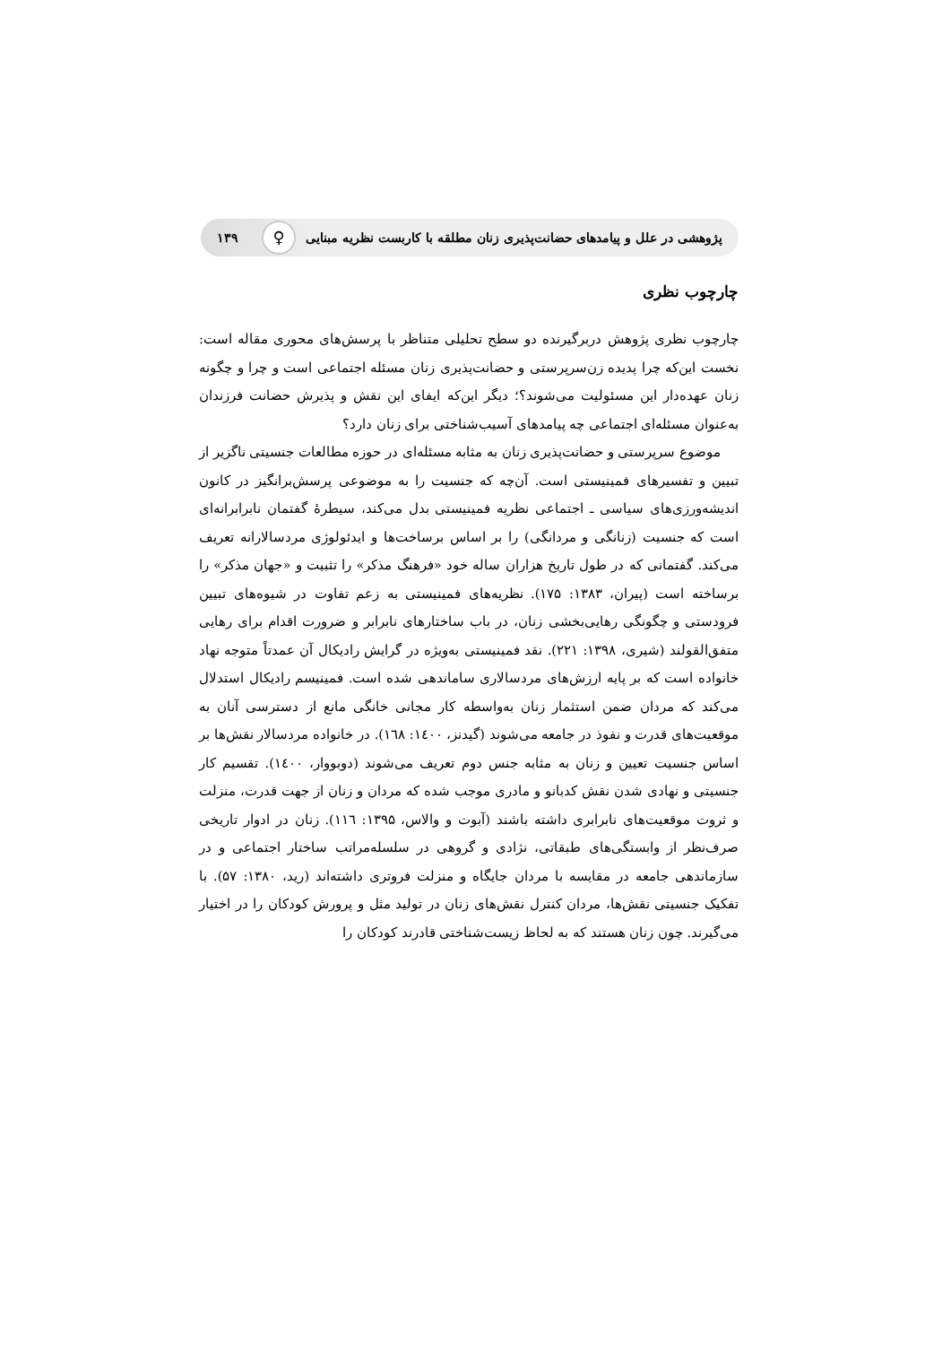پژوهشی در علل و پیامدهای حضانت‌پذیری زنان مطلقه با کاربست نظریه مبنایی ♀ ۱۳۹
چارچوب نظری
چارچوب نظری پژوهش دربرگیرنده دو سطح تحلیلی متناظر با پرسش‌های محوری مقاله است: نخست این‌که چرا پدیده زن‌سرپرستی و حضانت‌پذیری زنان مسئله اجتماعی است و چرا و چگونه زنان عهده‌دار این مسئولیت می‌شوند؟؛ دیگر این‌که ایفای این نقش و پذیرش حضانت فرزندان به‌عنوان مسئله‌ای اجتماعی چه پیامدهای آسیب‌شناختی برای زنان دارد؟
موضوع سرپرستی و حضانت‌پذیری زنان به مثابه مسئله‌ای در حوزه مطالعات جنسیتی ناگزیر از تبیین و تفسیرهای فمینیستی است. آن‌چه که جنسیت را به موضوعی پرسش‌برانگیز در کانون اندیشه‌ورزی‌های سیاسی ـ اجتماعی نظریه فمینیستی بدل می‌کند، سیطرهٔ گفتمان نابرابرانه‌ای است که جنسیت (زنانگی و مردانگی) را بر اساس برساخت‌ها و ایدئولوژی مردسالارانه تعریف می‌کند. گفتمانی که در طول تاریخ هزاران ساله خود «فرهنگ مذکر» را تثبیت و «جهان مذکر» را برساخته است (پیران، ۱۳۸۳: ۱۷۵). نظریه‌های فمینیستی به زعم تفاوت در شیوه‌های تبیین فرودستی و چگونگی رهایی‌بخشی زنان، در باب ساختارهای نابرابر و ضرورت اقدام برای رهایی متفق‌القولند (شیری، ۱۳۹۸: ۲۲۱). نقد فمینیستی به‌ویژه در گرایش رادیکال آن عمدتاً متوجه نهاد خانواده است که بر پایه ارزش‌های مردسالاری ساماندهی شده است. فمینیسم رادیکال استدلال می‌کند که مردان ضمن استثمار زنان به‌واسطه کار مجانی خانگی مانع از دسترسی آنان به موقعیت‌های قدرت و نفوذ در جامعه می‌شوند (گیدنز، ۱٤۰۰: ۱٦۸). در خانواده مردسالار نقش‌ها بر اساس جنسیت تعیین و زنان به مثابه جنس دوم تعریف می‌شوند (دوبووار، ۱٤۰۰). تقسیم کار جنسیتی و نهادی شدن نقش کدبانو و مادری موجب شده که مردان و زنان از جهت قدرت، منزلت و ثروت موقعیت‌های نابرابری داشته باشند (آبوت و والاس، ۱۳۹۵: ۱۱٦). زنان در ادوار تاریخی صرف‌نظر از وابستگی‌های طبقاتی، نژادی و گروهی در سلسله‌مراتب ساختار اجتماعی و در سازماندهی جامعه در مقایسه با مردان جایگاه و منزلت فروتری داشته‌اند (رید، ۱۳۸۰: ۵۷). با تفکیک جنسیتی نقش‌ها، مردان کنترل نقش‌های زنان در تولید مثل و پرورش کودکان را در اختیار می‌گیرند. چون زنان هستند که به لحاظ زیست‌شناختی قادرند کودکان را